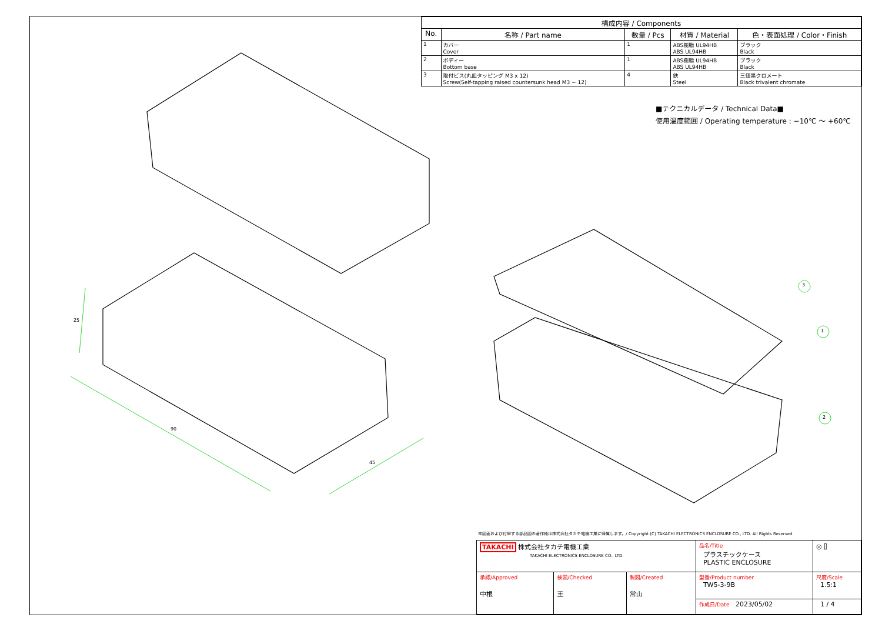| 構成内容 / Components | | | | |
| --- | --- | --- | --- | --- |
| No. | 名称 / Part name | 数量 / Pcs | 材質 / Material | 色・表面処理 / Color・Finish |
| 1 | カバー Cover | 1 | ABS樹脂 UL94HB ABS UL94HB | ブラック Black |
| 2 | ボディー Bottom base | 1 | ABS樹脂 UL94HB ABS UL94HB | ブラック Black |
| 3 | 取付ビス(丸皿タッピング M3 x 12) Screw(Self-tapping raised countersunk head M3 − 12) | 4 | 鉄 Steel | 三価黒クロメート Black trivalent chromate |
■テクニカルデータ / Technical Data■
使用温度範囲 / Operating temperature : −10℃ 〜 +60℃
25
90
45
3
1
2
本図面および付帯する部品図の著作権は株式会社タカチ電機工業に帰属します。/ Copyright (C) TAKACHI ELECTRONICS ENCLOSURE CO., LTD. All Rights Reserved.
| TAKACHI 株式会社タカチ電機工業 TAKACHI ELECTRONICS ENCLOSURE CO., LTD. | | | 品名/Title プラスチックケース PLASTIC ENCLOSURE | ◎ ⌷ |
| 承認/Approved 中根 | 検図/Checked 王 | 製図/Created 常山 | 型番/Product number TW5-3-9B | 尺度/Scale 1.5:1 |
| | | | 作成日/Date 2023/05/02 | 1 / 4 |